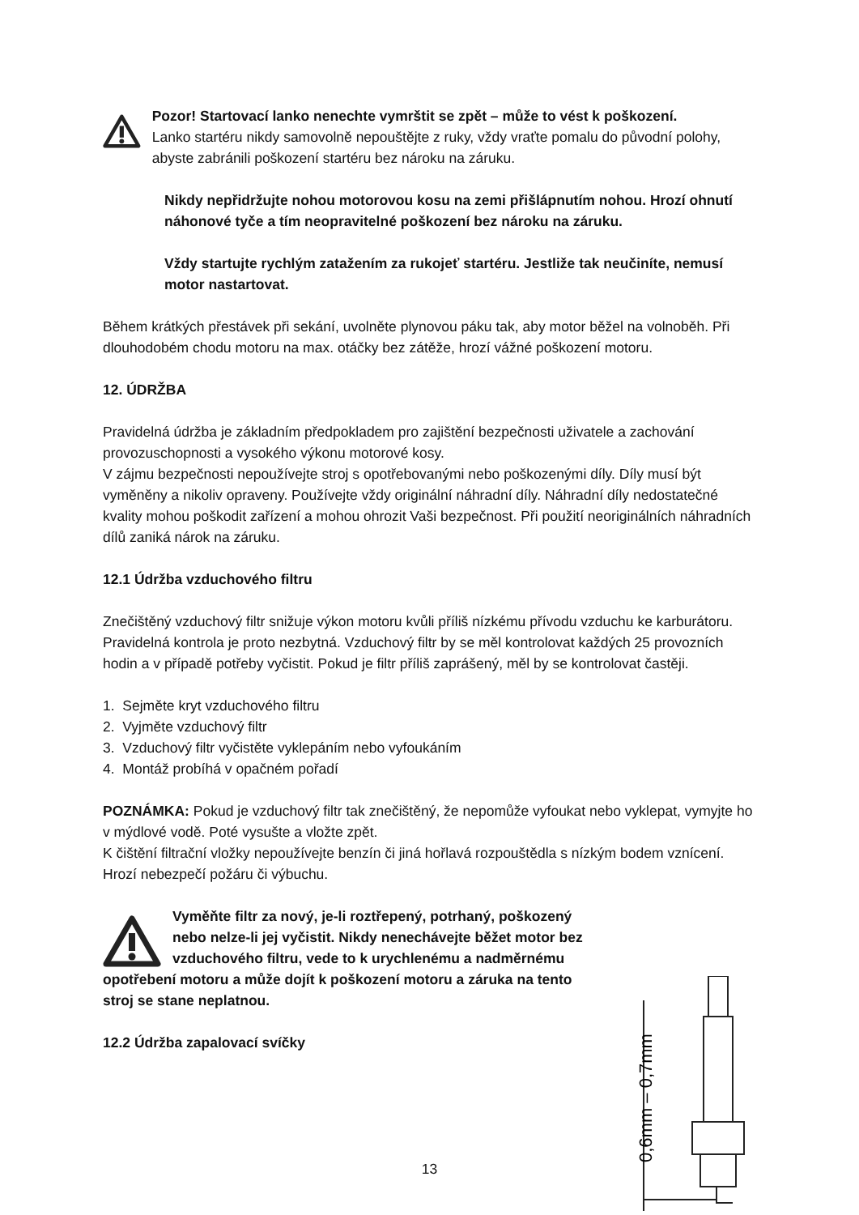Pozor! Startovací lanko nenechte vymrštit se zpět – může to vést k poškození.
Lanko startéru nikdy samovolně nepouštějte z ruky, vždy vraťte pomalu do původní polohy, abyste zabránili poškození startéru bez nároku na záruku.
Nikdy nepřidržujte nohou motorovou kosu na zemi přišlápnutím nohou. Hrozí ohnutí náhonové tyče a tím neopravitelné poškození bez nároku na záruku.
Vždy startujte rychlým zatažením za rukojeť startéru. Jestliže tak neučiníte, nemusí motor nastartovat.
Během krátkých přestávek při sekání, uvolněte plynovou páku tak, aby motor běžel na volnoběh. Při dlouhodobém chodu motoru na max. otáčky bez zátěže, hrozí vážné poškození motoru.
12. ÚDRŽBA
Pravidelná údržba je základním předpokladem pro zajištění bezpečnosti uživatele a zachování provozuschopnosti a vysokého výkonu motorové kosy.
V zájmu bezpečnosti nepoužívejte stroj s opotřebovanými nebo poškozenými díly. Díly musí být vyměněny a nikoliv opraveny. Používejte vždy originální náhradní díly. Náhradní díly nedostatečné kvality mohou poškodit zařízení a mohou ohrozit Vaši bezpečnost. Při použití neoriginálních náhradních dílů zaniká nárok na záruku.
12.1 Údržba vzduchového filtru
Znečištěný vzduchový filtr snižuje výkon motoru kvůli příliš nízkému přívodu vzduchu ke karburátoru. Pravidelná kontrola je proto nezbytná. Vzduchový filtr by se měl kontrolovat každých 25 provozních hodin a v případě potřeby vyčistit. Pokud je filtr příliš zaprášený, měl by se kontrolovat častěji.
1. Sejměte kryt vzduchového filtru
2. Vyjměte vzduchový filtr
3. Vzduchový filtr vyčistěte vyklepáním nebo vyfoukáním
4. Montáž probíhá v opačném pořadí
POZNÁMKA: Pokud je vzduchový filtr tak znečištěný, že nepomůže vyfoukat nebo vyklepat, vymyjte ho v mýdlové vodě. Poté vysušte a vložte zpět.
K čištění filtrační vložky nepoužívejte benzín či jiná hořlavá rozpouštědla s nízkým bodem vznícení. Hrozí nebezpečí požáru či výbuchu.
Vyměňte filtr za nový, je-li roztřepený, potrhaný, poškozený nebo nelze-li jej vyčistit. Nikdy nenechávejte běžet motor bez vzduchového filtru, vede to k urychlenému a nadměrnému opotřebení motoru a může dojít k poškození motoru a záruka na tento stroj se stane neplatnou.
12.2 Údržba zapalovací svíčky
0,6mm – 0,7mm
13